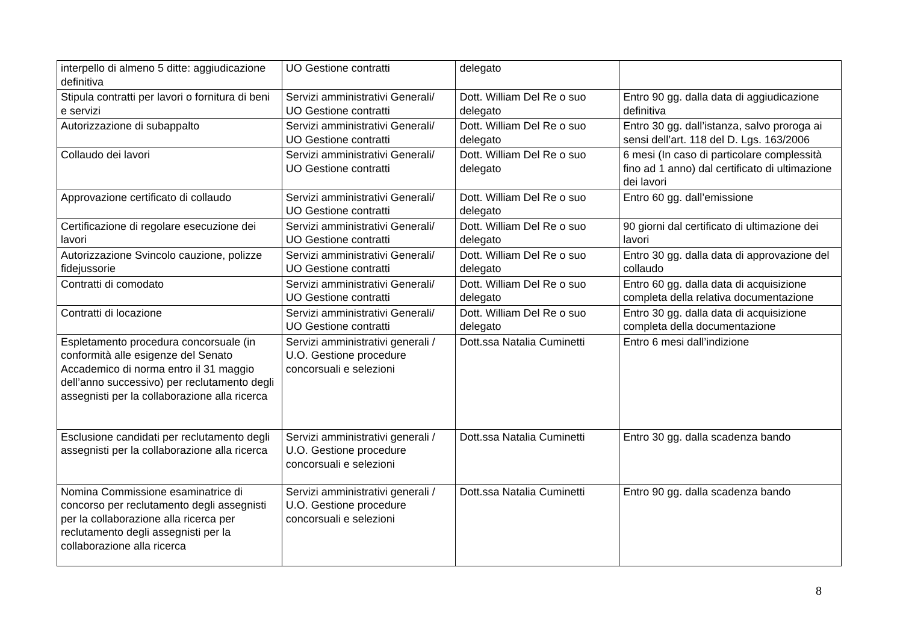| interpello di almeno 5 ditte: aggiudicazione definitiva | UO Gestione contratti | delegato | |
| Stipula contratti per lavori o fornitura di beni e servizi | Servizi amministrativi Generali/ UO Gestione contratti | Dott. William Del Re o suo delegato | Entro 90 gg. dalla data di aggiudicazione definitiva |
| Autorizzazione di subappalto | Servizi amministrativi Generali/ UO Gestione contratti | Dott. William Del Re o suo delegato | Entro 30 gg. dall’istanza, salvo proroga ai sensi dell’art. 118 del D. Lgs. 163/2006 |
| Collaudo dei lavori | Servizi amministrativi Generali/ UO Gestione contratti | Dott. William Del Re o suo delegato | 6 mesi (In caso di particolare complessità fino ad 1 anno) dal certificato di ultimazione dei lavori |
| Approvazione certificato di collaudo | Servizi amministrativi Generali/ UO Gestione contratti | Dott. William Del Re o suo delegato | Entro 60 gg. dall’emissione |
| Certificazione di regolare esecuzione dei lavori | Servizi amministrativi Generali/ UO Gestione contratti | Dott. William Del Re o suo delegato | 90 giorni dal certificato di ultimazione dei lavori |
| Autorizzazione Svincolo cauzione, polizze fidejussorie | Servizi amministrativi Generali/ UO Gestione contratti | Dott. William Del Re o suo delegato | Entro 30 gg. dalla data di approvazione del collaudo |
| Contratti di comodato | Servizi amministrativi Generali/ UO Gestione contratti | Dott. William Del Re o suo delegato | Entro 60 gg. dalla data di acquisizione completa della relativa documentazione |
| Contratti di locazione | Servizi amministrativi Generali/ UO Gestione contratti | Dott. William Del Re o suo delegato | Entro 30 gg. dalla data di acquisizione completa della documentazione |
| Espletamento procedura concorsuale (in conformità alle esigenze del Senato Accademico di norma entro il 31 maggio dell’anno successivo) per reclutamento degli assegnisti per la collaborazione alla ricerca | Servizi amministrativi generali / U.O. Gestione procedure concorsuali e selezioni | Dott.ssa Natalia Cuminetti | Entro 6 mesi dall’indizione |
| Esclusione candidati per reclutamento degli assegnisti per la collaborazione alla ricerca | Servizi amministrativi generali / U.O. Gestione procedure concorsuali e selezioni | Dott.ssa Natalia Cuminetti | Entro 30 gg. dalla scadenza bando |
| Nomina Commissione esaminatrice di concorso per reclutamento degli assegnisti per la collaborazione alla ricerca per reclutamento degli assegnisti per la collaborazione alla ricerca | Servizi amministrativi generali / U.O. Gestione procedure concorsuali e selezioni | Dott.ssa Natalia Cuminetti | Entro 90 gg. dalla scadenza bando |
8